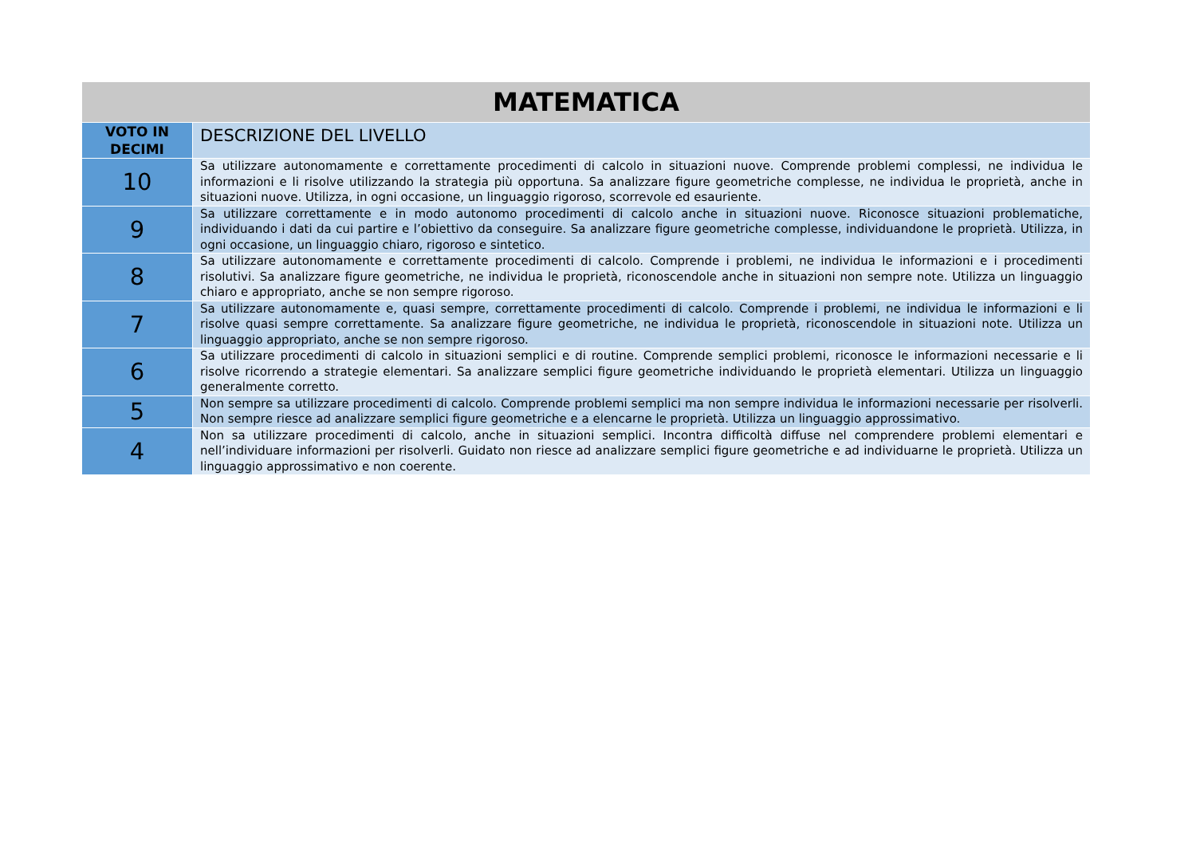| MATEMATICA | |
| --- | --- |
| VOTO IN DECIMI | DESCRIZIONE DEL LIVELLO |
| 10 | Sa utilizzare autonomamente e correttamente procedimenti di calcolo in situazioni nuove. Comprende problemi complessi, ne individua le informazioni e li risolve utilizzando la strategia più opportuna. Sa analizzare figure geometriche complesse, ne individua le proprietà, anche in situazioni nuove. Utilizza, in ogni occasione, un linguaggio rigoroso, scorrevole ed esauriente. |
| 9 | Sa utilizzare correttamente e in modo autonomo procedimenti di calcolo anche in situazioni nuove. Riconosce situazioni problematiche, individuando i dati da cui partire e l’obiettivo da conseguire. Sa analizzare figure geometriche complesse, individuandone le proprietà. Utilizza, in ogni occasione, un linguaggio chiaro, rigoroso e sintetico. |
| 8 | Sa utilizzare autonomamente e correttamente procedimenti di calcolo. Comprende i problemi, ne individua le informazioni e i procedimenti risolutivi. Sa analizzare figure geometriche, ne individua le proprietà, riconoscendole anche in situazioni non sempre note. Utilizza un linguaggio chiaro e appropriato, anche se non sempre rigoroso. |
| 7 | Sa utilizzare autonomamente e, quasi sempre, correttamente procedimenti di calcolo. Comprende i problemi, ne individua le informazioni e li risolve quasi sempre correttamente. Sa analizzare figure geometriche, ne individua le proprietà, riconoscendole in situazioni note. Utilizza un linguaggio appropriato, anche se non sempre rigoroso. |
| 6 | Sa utilizzare procedimenti di calcolo in situazioni semplici e di routine. Comprende semplici problemi, riconosce le informazioni necessarie e li risolve ricorrendo a strategie elementari. Sa analizzare semplici figure geometriche individuando le proprietà elementari. Utilizza un linguaggio generalmente corretto. |
| 5 | Non sempre sa utilizzare procedimenti di calcolo. Comprende problemi semplici ma non sempre individua le informazioni necessarie per risolverli. Non sempre riesce ad analizzare semplici figure geometriche e a elencarne le proprietà. Utilizza un linguaggio approssimativo. |
| 4 | Non sa utilizzare procedimenti di calcolo, anche in situazioni semplici. Incontra difficoltà diffuse nel comprendere problemi elementari e nell’individuare informazioni per risolverli. Guidato non riesce ad analizzare semplici figure geometriche e ad individuarne le proprietà. Utilizza un linguaggio approssimativo e non coerente. |